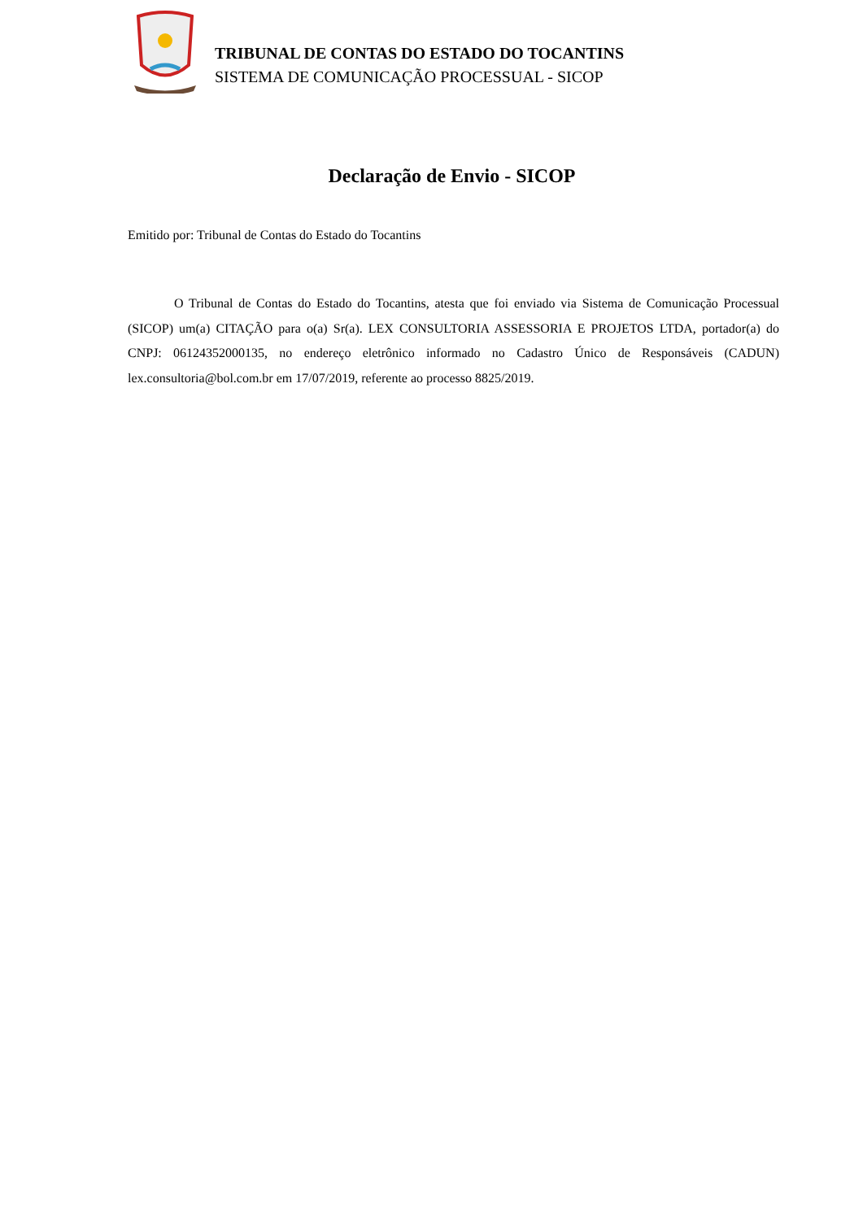TRIBUNAL DE CONTAS DO ESTADO DO TOCANTINS
SISTEMA DE COMUNICAÇÃO PROCESSUAL - SICOP
Declaração de Envio - SICOP
Emitido por: Tribunal de Contas do Estado do Tocantins
O Tribunal de Contas do Estado do Tocantins, atesta que foi enviado via Sistema de Comunicação Processual (SICOP) um(a) CITAÇÃO para o(a) Sr(a). LEX CONSULTORIA ASSESSORIA E PROJETOS LTDA, portador(a) do CNPJ: 06124352000135, no endereço eletrônico informado no Cadastro Único de Responsáveis (CADUN) lex.consultoria@bol.com.br em 17/07/2019, referente ao processo 8825/2019.